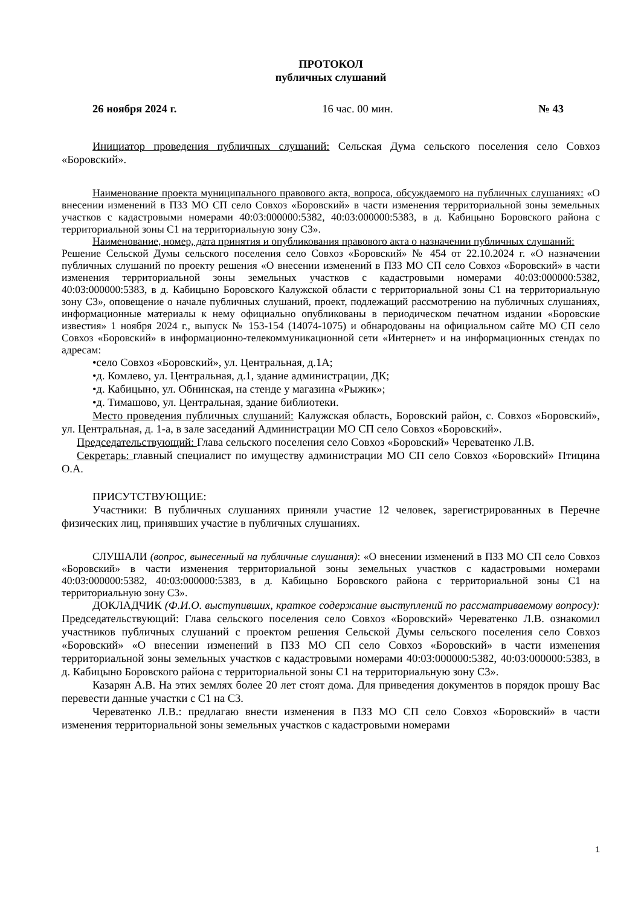ПРОТОКОЛ
публичных слушаний
26 ноября 2024 г. 16 час. 00 мин. № 43
Инициатор проведения публичных слушаний: Сельская Дума сельского поселения село Совхоз «Боровский».
Наименование проекта муниципального правового акта, вопроса, обсуждаемого на публичных слушаниях: «О внесении изменений в ПЗЗ МО СП село Совхоз «Боровский» в части изменения территориальной зоны земельных участков с кадастровыми номерами 40:03:000000:5382, 40:03:000000:5383, в д. Кабицыно Боровского района с территориальной зоны С1 на территориальную зону С3».
Наименование, номер, дата принятия и опубликования правового акта о назначении публичных слушаний:
Решение Сельской Думы сельского поселения село Совхоз «Боровский» № 454 от 22.10.2024 г. «О назначении публичных слушаний по проекту решения «О внесении изменений в ПЗЗ МО СП село Совхоз «Боровский» в части изменения территориальной зоны земельных участков с кадастровыми номерами 40:03:000000:5382, 40:03:000000:5383, в д. Кабицыно Боровского Калужской области с территориальной зоны С1 на территориальную зону С3», оповещение о начале публичных слушаний, проект, подлежащий рассмотрению на публичных слушаниях, информационные материалы к нему официально опубликованы в периодическом печатном издании «Боровские известия» 1 ноября 2024 г., выпуск № 153-154 (14074-1075) и обнародованы на официальном сайте МО СП село Совхоз «Боровский» в информационно-телекоммуникационной сети «Интернет» и на информационных стендах по адресам:
•село Совхоз «Боровский», ул. Центральная, д.1А;
•д. Комлево, ул. Центральная, д.1, здание администрации, ДК;
•д. Кабицыно, ул. Обнинская, на стенде у магазина «Рыжик»;
•д. Тимашово, ул. Центральная, здание библиотеки.
Место проведения публичных слушаний: Калужская область, Боровский район, с. Совхоз «Боровский», ул. Центральная, д. 1-а, в зале заседаний Администрации МО СП село Совхоз «Боровский».
Председательствующий: Глава сельского поселения село Совхоз «Боровский» Череватенко Л.В.
Секретарь: главный специалист по имуществу администрации МО СП село Совхоз «Боровский» Птицина О.А.
ПРИСУТСТВУЮЩИЕ:
Участники: В публичных слушаниях приняли участие 12 человек, зарегистрированных в Перечне физических лиц, принявших участие в публичных слушаниях.
СЛУШАЛИ (вопрос, вынесенный на публичные слушания): «О внесении изменений в ПЗЗ МО СП село Совхоз «Боровский» в части изменения территориальной зоны земельных участков с кадастровыми номерами 40:03:000000:5382, 40:03:000000:5383, в д. Кабицыно Боровского района с территориальной зоны С1 на территориальную зону С3».
ДОКЛАДЧИК (Ф.И.О. выступивших, краткое содержание выступлений по рассматриваемому вопросу): Председательствующий: Глава сельского поселения село Совхоз «Боровский» Череватенко Л.В. ознакомил участников публичных слушаний с проектом решения Сельской Думы сельского поселения село Совхоз «Боровский» «О внесении изменений в ПЗЗ МО СП село Совхоз «Боровский» в части изменения территориальной зоны земельных участков с кадастровыми номерами 40:03:000000:5382, 40:03:000000:5383, в д. Кабицыно Боровского района с территориальной зоны С1 на территориальную зону С3».
Казарян А.В. На этих землях более 20 лет стоят дома. Для приведения документов в порядок прошу Вас перевести данные участки с С1 на С3.
Череватенко Л.В.: предлагаю внести изменения в ПЗЗ МО СП село Совхоз «Боровский» в части изменения территориальной зоны земельных участков с кадастровыми номерами
1